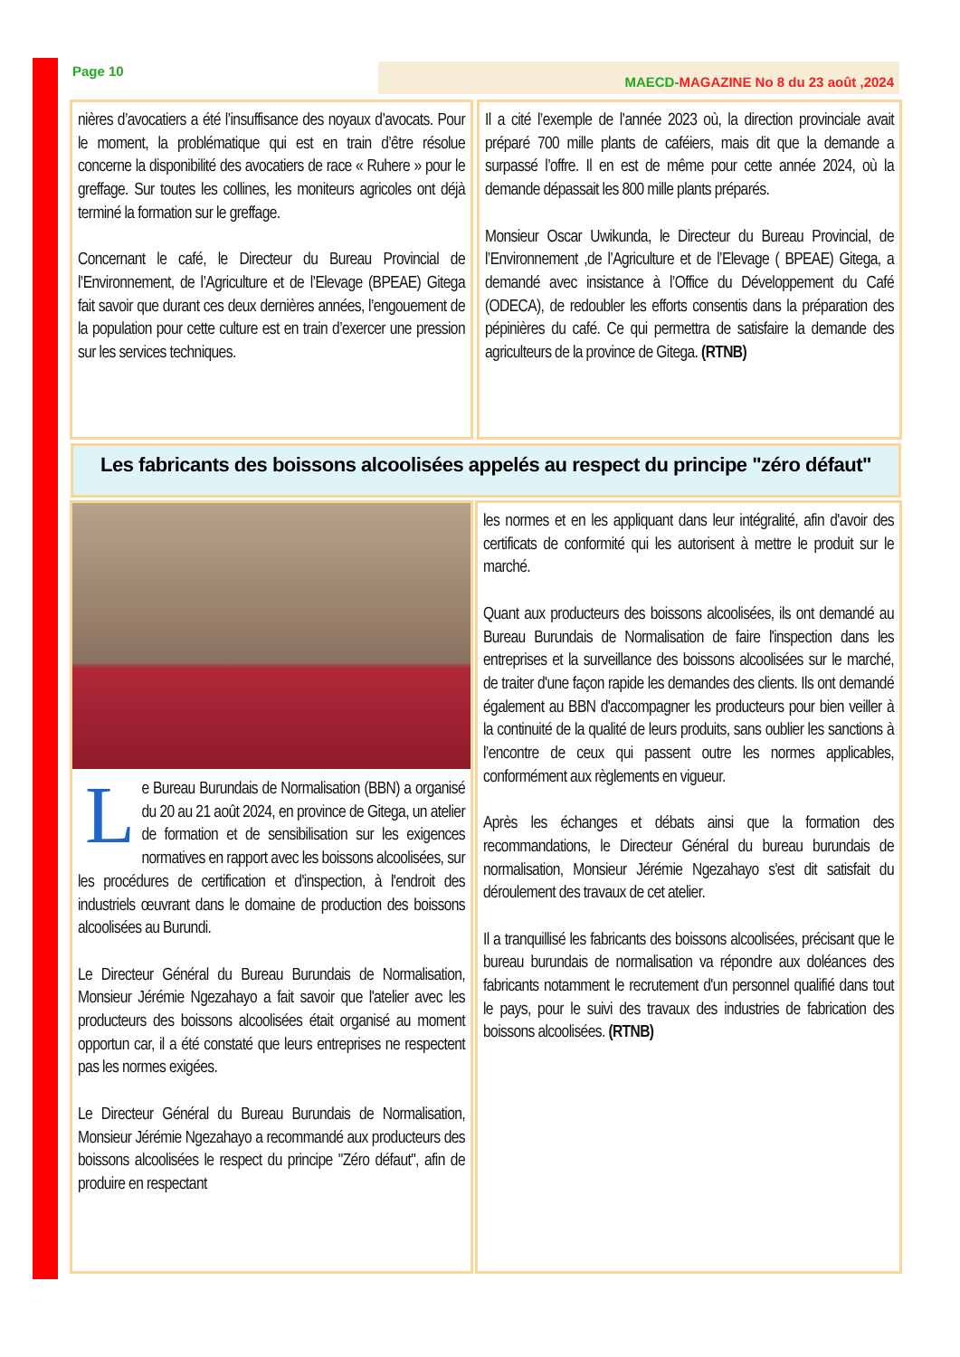Page 10 MAECD-MAGAZINE No 8 du 23 août ,2024
nières d’avocatiers a été l’insuffisance des noyaux d’avocats. Pour le moment, la problématique qui est en train d’être résolue concerne la disponibilité des avocatiers de race « Ruhere » pour le greffage. Sur toutes les collines, les moniteurs agricoles ont déjà terminé la formation sur le greffage.
Concernant le café, le Directeur du Bureau Provincial de l’Environnement, de l’Agriculture et de l’Elevage (BPEAE) Gitega fait savoir que durant ces deux dernières années, l’engouement de la population pour cette culture est en train d’exercer une pression sur les services techniques.
Il a cité l’exemple de l’année 2023 où, la direction provinciale avait préparé 700 mille plants de caféiers, mais dit que la demande a surpassé l’offre. Il en est de même pour cette année 2024, où la demande dépassait les 800 mille plants préparés.
Monsieur Oscar Uwikunda, le Directeur du Bureau Provincial, de l’Environnement ,de l’Agriculture et de l’Elevage ( BPEAE) Gitega, a demandé avec insistance à l’Office du Développement du Café (ODECA), de redoubler les efforts consentis dans la préparation des pépinières du café. Ce qui permettra de satisfaire la demande des agriculteurs de la province de Gitega. (RTNB)
Les fabricants des boissons alcoolisées appelés au respect du principe "zéro défaut"
L
e Bureau Burundais de Normalisation (BBN) a organisé du 20 au 21 août 2024, en province de Gitega, un atelier de formation et de sensibilisation sur les exigences normatives en rapport avec les boissons alcoolisées, sur les procédures de certification et d'inspection, à l'endroit des industriels œuvrant dans le domaine de production des boissons alcoolisées au Burundi.
Le Directeur Général du Bureau Burundais de Normalisation, Monsieur Jérémie Ngezahayo a fait savoir que l'atelier avec les producteurs des boissons alcoolisées était organisé au moment opportun car, il a été constaté que leurs entreprises ne respectent pas les normes exigées.
Le Directeur Général du Bureau Burundais de Normalisation, Monsieur Jérémie Ngezahayo a recommandé aux producteurs des boissons alcoolisées le respect du principe "Zéro défaut", afin de produire en respectant
les normes et en les appliquant dans leur intégralité, afin d'avoir des certificats de conformité qui les autorisent à mettre le produit sur le marché.
Quant aux producteurs des boissons alcoolisées, ils ont demandé au Bureau Burundais de Normalisation de faire l'inspection dans les entreprises et la surveillance des boissons alcoolisées sur le marché, de traiter d'une façon rapide les demandes des clients. Ils ont demandé également au BBN d'accompagner les producteurs pour bien veiller à la continuité de la qualité de leurs produits, sans oublier les sanctions à l’encontre de ceux qui passent outre les normes applicables, conformément aux règlements en vigueur.
Après les échanges et débats ainsi que la formation des recommandations, le Directeur Général du bureau burundais de normalisation, Monsieur Jérémie Ngezahayo s'est dit satisfait du déroulement des travaux de cet atelier.
Il a tranquillisé les fabricants des boissons alcoolisées, précisant que le bureau burundais de normalisation va répondre aux doléances des fabricants notamment le recrutement d'un personnel qualifié dans tout le pays, pour le suivi des travaux des industries de fabrication des boissons alcoolisées. (RTNB)